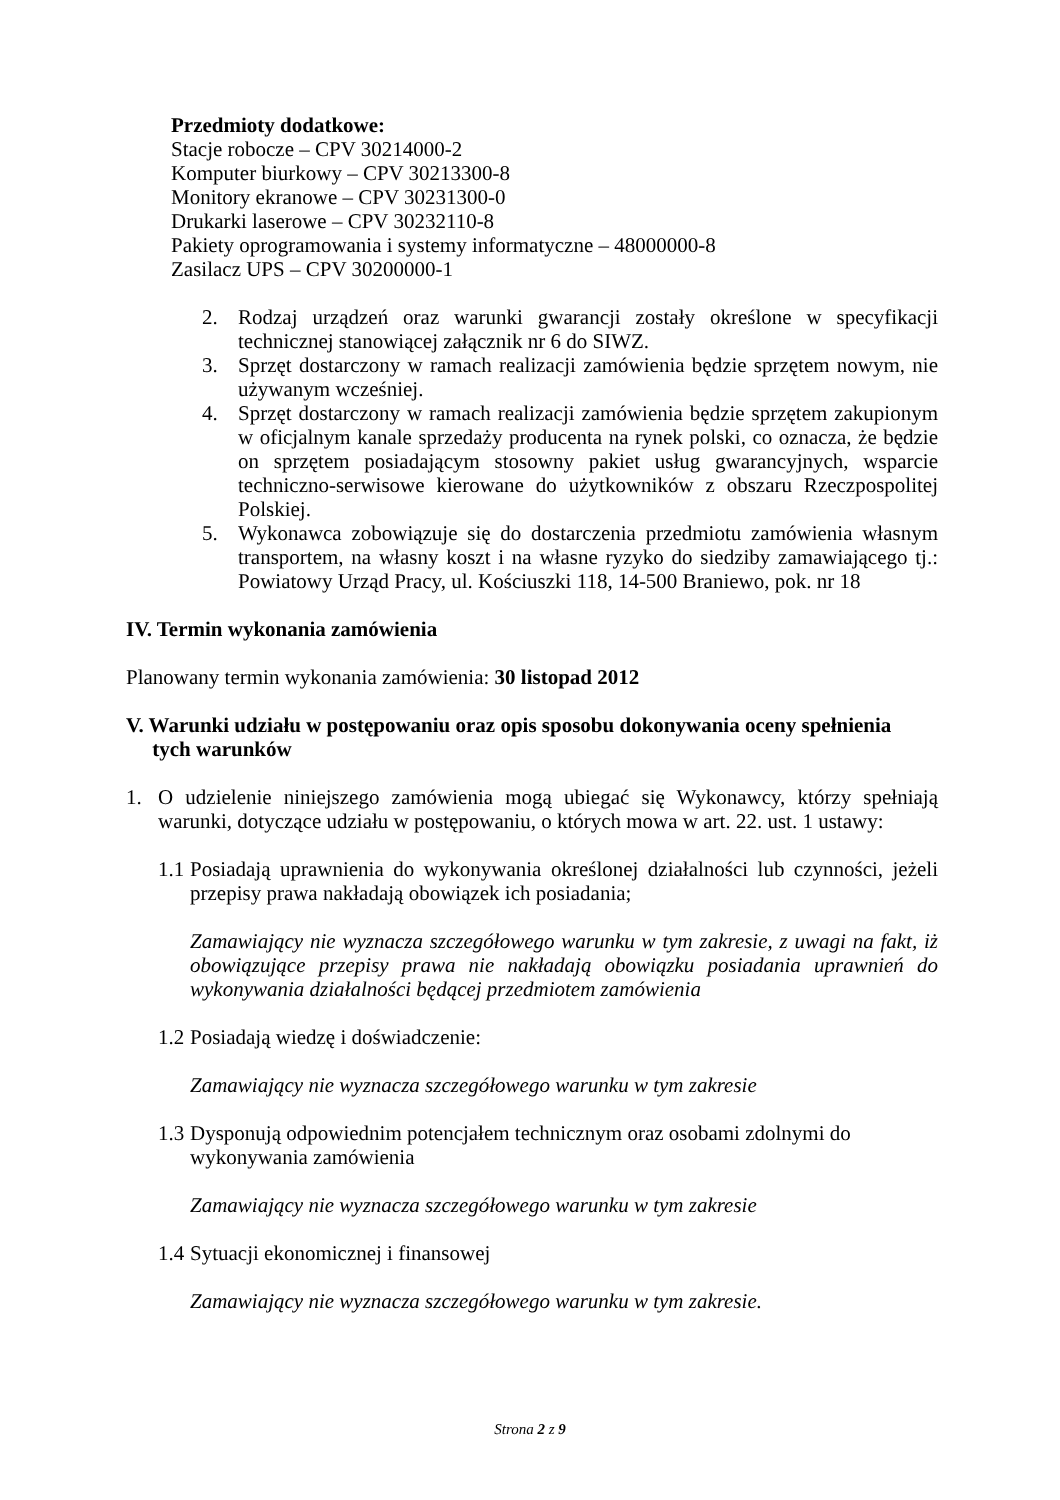Przedmioty dodatkowe:
Stacje robocze – CPV 30214000-2
Komputer biurkowy – CPV 30213300-8
Monitory ekranowe – CPV 30231300-0
Drukarki laserowe – CPV 30232110-8
Pakiety oprogramowania i systemy informatyczne – 48000000-8
Zasilacz UPS – CPV 30200000-1
2. Rodzaj urządzeń oraz warunki gwarancji zostały określone w specyfikacji technicznej stanowiącej załącznik nr 6 do SIWZ.
3. Sprzęt dostarczony w ramach realizacji zamówienia będzie sprzętem nowym, nie używanym wcześniej.
4. Sprzęt dostarczony w ramach realizacji zamówienia będzie sprzętem zakupionym w oficjalnym kanale sprzedaży producenta na rynek polski, co oznacza, że będzie on sprzętem posiadającym stosowny pakiet usług gwarancyjnych, wsparcie techniczno-serwisowe kierowane do użytkowników z obszaru Rzeczpospolitej Polskiej.
5. Wykonawca zobowiązuje się do dostarczenia przedmiotu zamówienia własnym transportem, na własny koszt i na własne ryzyko do siedziby zamawiającego tj.: Powiatowy Urząd Pracy, ul. Kościuszki 118, 14-500 Braniewo, pok. nr 18
IV. Termin wykonania zamówienia
Planowany termin wykonania zamówienia: 30 listopad 2012
V. Warunki udziału w postępowaniu oraz opis sposobu dokonywania oceny spełnienia
tych warunków
1. O udzielenie niniejszego zamówienia mogą ubiegać się Wykonawcy, którzy spełniają warunki, dotyczące udziału w postępowaniu, o których mowa w art. 22. ust. 1 ustawy:
1.1
Posiadają uprawnienia do wykonywania określonej działalności lub czynności, jeżeli przepisy prawa nakładają obowiązek ich posiadania;
Zamawiający nie wyznacza szczegółowego warunku w tym zakresie, z uwagi na fakt, iż obowiązujące przepisy prawa nie nakładają obowiązku posiadania uprawnień do wykonywania działalności będącej przedmiotem zamówienia
1.2
Posiadają wiedzę i doświadczenie:
Zamawiający nie wyznacza szczegółowego warunku w tym zakresie
1.3
Dysponują odpowiednim potencjałem technicznym oraz osobami zdolnymi do wykonywania zamówienia
Zamawiający nie wyznacza szczegółowego warunku w tym zakresie
1.4
Sytuacji ekonomicznej i finansowej
Zamawiający nie wyznacza szczegółowego warunku w tym zakresie.
Strona 2 z 9